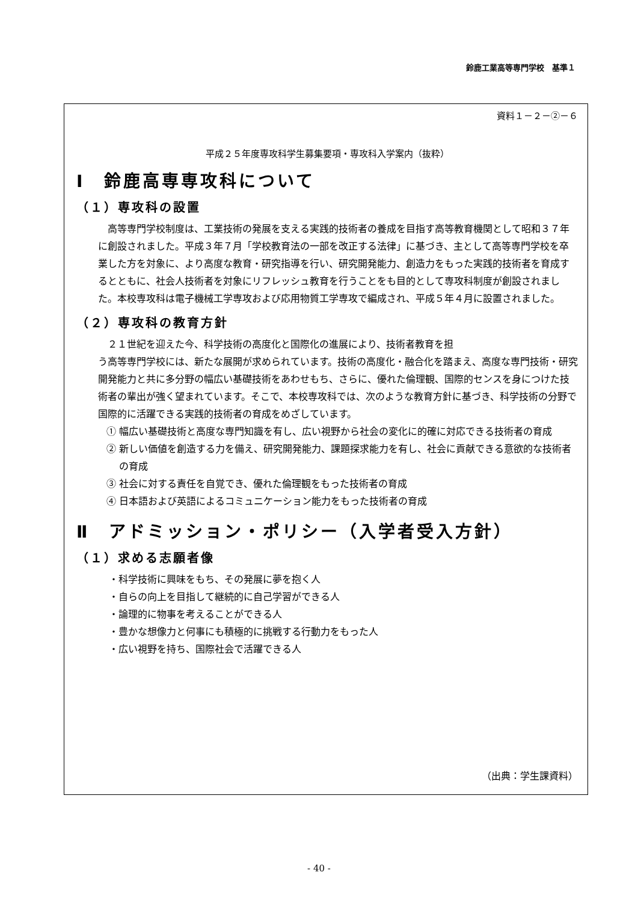鈴鹿工業高等専門学校　基準１
資料１－２－②－６
平成２５年度専攻科学生募集要項・専攻科入学案内（抜粋）
Ⅰ　鈴鹿高専専攻科について
（１）専攻科の設置
高等専門学校制度は、工業技術の発展を支える実践的技術者の養成を目指す高等教育機関として昭和３７年に創設されました。平成３年７月「学校教育法の一部を改正する法律」に基づき、主として高等専門学校を卒業した方を対象に、より高度な教育・研究指導を行い、研究開発能力、創造力をもった実践的技術者を育成するとともに、社会人技術者を対象にリフレッシュ教育を行うことをも目的として専攻科制度が創設されました。本校専攻科は電子機械工学専攻および応用物質工学専攻で編成され、平成５年４月に設置されました。
（２）専攻科の教育方針
２１世紀を迎えた今、科学技術の高度化と国際化の進展により、技術者教育を担
う高等専門学校には、新たな展開が求められています。技術の高度化・融合化を踏まえ、高度な専門技術・研究開発能力と共に多分野の幅広い基礎技術をあわせもち、さらに、優れた倫理観、国際的センスを身につけた技術者の輩出が強く望まれています。そこで、本校専攻科では、次のような教育方針に基づき、科学技術の分野で国際的に活躍できる実践的技術者の育成をめざしています。
① 幅広い基礎技術と高度な専門知識を有し、広い視野から社会の変化に的確に対応できる技術者の育成
② 新しい価値を創造する力を備え、研究開発能力、課題探求能力を有し、社会に貢献できる意欲的な技術者の育成
③ 社会に対する責任を自覚でき、優れた倫理観をもった技術者の育成
④ 日本語および英語によるコミュニケーション能力をもった技術者の育成
Ⅱ　アドミッション・ポリシー（入学者受入方針）
（１）求める志願者像
・科学技術に興味をもち、その発展に夢を抱く人
・自らの向上を目指して継続的に自己学習ができる人
・論理的に物事を考えることができる人
・豊かな想像力と何事にも積極的に挑戦する行動力をもった人
・広い視野を持ち、国際社会で活躍できる人
（出典：学生課資料）
- 40 -